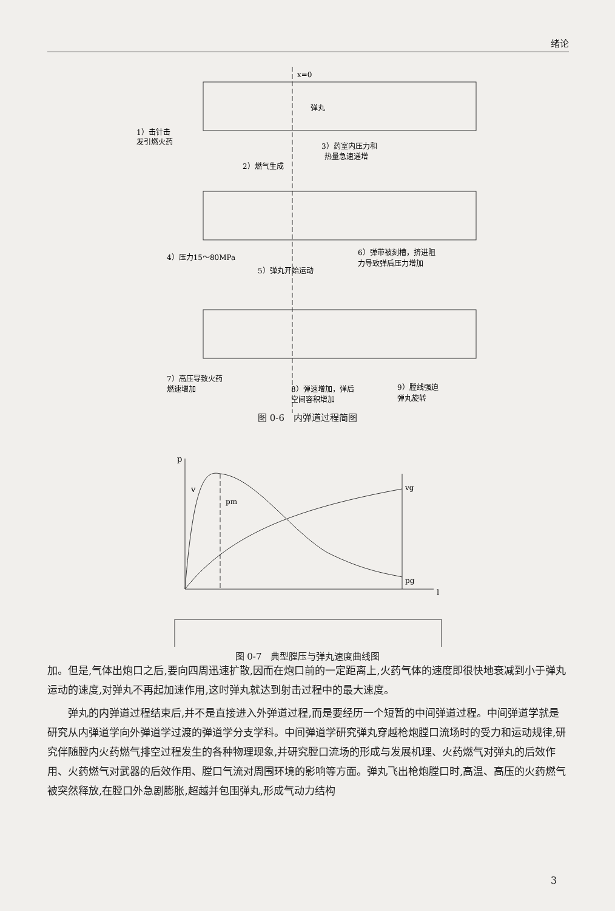绪论
x=0
弹丸
1）击针击
发引燃火药
3）药室内压力和
热量急速递增
2）燃气生成
4）压力15～80MPa
6）弹带被刻槽，挤进阻
力导致弹后压力增加
5）弹丸开始运动
7）高压导致火药
燃速增加
8）弹速增加，弹后
空间容积增加
9）膛线强迫
弹丸旋转
图 0-6　内弹道过程简图
p
v
pm
vg
pg
l
图 0-7　典型膛压与弹丸速度曲线图
加。但是,气体出炮口之后,要向四周迅速扩散,因而在炮口前的一定距离上,火药气体的速度即很快地衰减到小于弹丸运动的速度,对弹丸不再起加速作用,这时弹丸就达到射击过程中的最大速度。
弹丸的内弹道过程结束后,并不是直接进入外弹道过程,而是要经历一个短暂的中间弹道过程。中间弹道学就是研究从内弹道学向外弹道学过渡的弹道学分支学科。中间弹道学研究弹丸穿越枪炮膛口流场时的受力和运动规律,研究伴随膛内火药燃气排空过程发生的各种物理现象,并研究膛口流场的形成与发展机理、火药燃气对弹丸的后效作用、火药燃气对武器的后效作用、膛口气流对周围环境的影响等方面。弹丸飞出枪炮膛口时,高温、高压的火药燃气被突然释放,在膛口外急剧膨胀,超越并包围弹丸,形成气动力结构
3